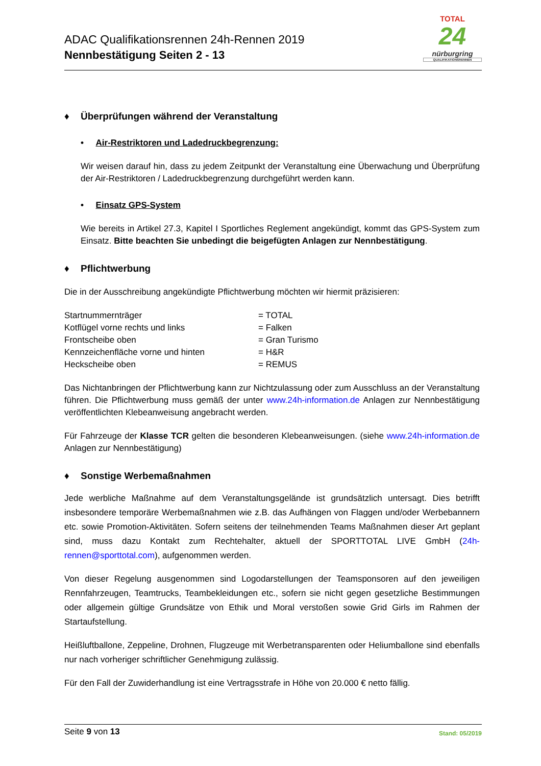ADAC Qualifikationsrennen 24h-Rennen 2019
Nennbestätigung Seiten 2 - 13
TOTAL
24
nürburgring
QUALIFIKATIONSRENNEN
♦ Überprüfungen während der Veranstaltung
• Air-Restriktoren und Ladedruckbegrenzung:
Wir weisen darauf hin, dass zu jedem Zeitpunkt der Veranstaltung eine Überwachung und Überprüfung der Air-Restriktoren / Ladedruckbegrenzung durchgeführt werden kann.
• Einsatz GPS-System
Wie bereits in Artikel 27.3, Kapitel I Sportliches Reglement angekündigt, kommt das GPS-System zum Einsatz. Bitte beachten Sie unbedingt die beigefügten Anlagen zur Nennbestätigung.
♦ Pflichtwerbung
Die in der Ausschreibung angekündigte Pflichtwerbung möchten wir hiermit präzisieren:
| Startnummernträger | = TOTAL |
| Kotflügel vorne rechts und links | = Falken |
| Frontscheibe oben | = Gran Turismo |
| Kennzeichenfläche vorne und hinten | = H&R |
| Heckscheibe oben | = REMUS |
Das Nichtanbringen der Pflichtwerbung kann zur Nichtzulassung oder zum Ausschluss an der Veranstaltung führen. Die Pflichtwerbung muss gemäß der unter www.24h-information.de Anlagen zur Nennbestätigung veröffentlichten Klebeanweisung angebracht werden.
Für Fahrzeuge der Klasse TCR gelten die besonderen Klebeanweisungen. (siehe www.24h-information.de Anlagen zur Nennbestätigung)
♦ Sonstige Werbemaßnahmen
Jede werbliche Maßnahme auf dem Veranstaltungsgelände ist grundsätzlich untersagt. Dies betrifft insbesondere temporäre Werbemaßnahmen wie z.B. das Aufhängen von Flaggen und/oder Werbebannern etc. sowie Promotion-Aktivitäten. Sofern seitens der teilnehmenden Teams Maßnahmen dieser Art geplant sind, muss dazu Kontakt zum Rechtehalter, aktuell der SPORTTOTAL LIVE GmbH (24h-rennen@sporttotal.com), aufgenommen werden.
Von dieser Regelung ausgenommen sind Logodarstellungen der Teamsponsoren auf den jeweiligen Rennfahrzeugen, Teamtrucks, Teambekleidungen etc., sofern sie nicht gegen gesetzliche Bestimmungen oder allgemein gültige Grundsätze von Ethik und Moral verstoßen sowie Grid Girls im Rahmen der Startaufstellung.
Heißluftballone, Zeppeline, Drohnen, Flugzeuge mit Werbetransparenten oder Heliumballone sind ebenfalls nur nach vorheriger schriftlicher Genehmigung zulässig.
Für den Fall der Zuwiderhandlung ist eine Vertragsstrafe in Höhe von 20.000 € netto fällig.
Seite 9 von 13
Stand: 05/2019